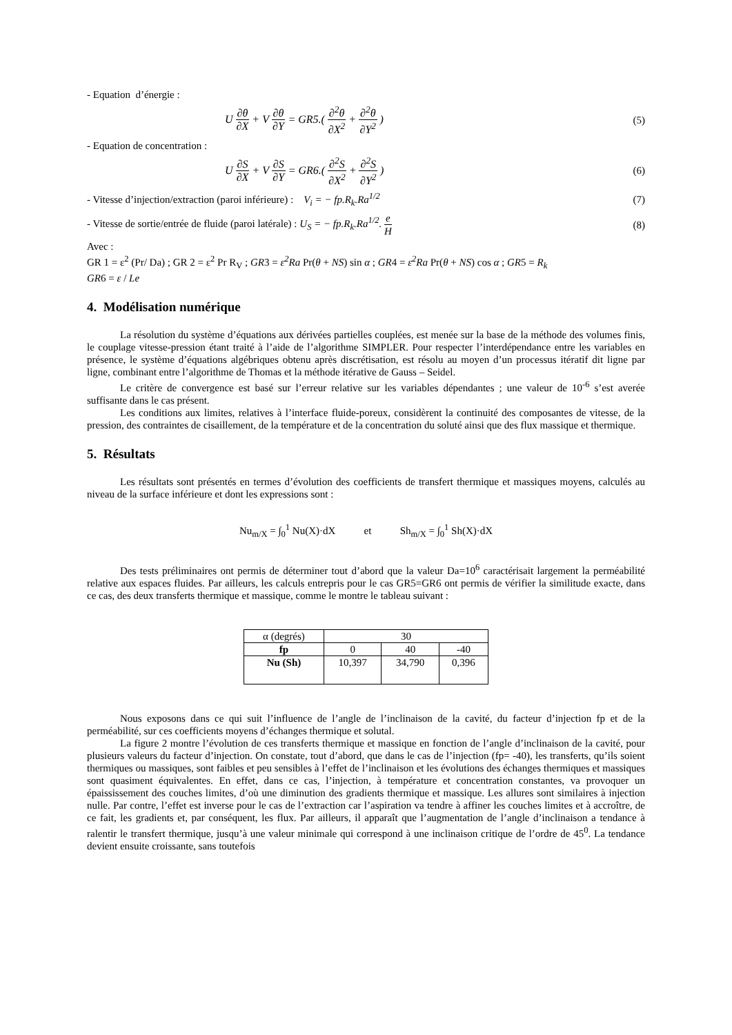- Equation d’énergie :
U ∂θ ∂X + V ∂θ ∂Y = GR5.( ∂<sup>2</sup>θ ∂X<sup>2</sup> + ∂<sup>2</sup>θ ∂Y<sup>2</sup> ) (5)
- Equation de concentration :
U ∂S ∂X + V ∂S ∂Y = GR6.( ∂<sup>2</sup>S ∂X<sup>2</sup> + ∂<sup>2</sup>S ∂Y<sup>2</sup> ) (6)
- Vitesse d’injection/extraction (paroi inférieure) : V<sub>i</sub> = − fp.R<sub>k</sub>.Ra<sup>1/2</sup> (7)
- Vitesse de sortie/entrée de fluide (paroi latérale) : U<sub>S</sub> = − fp.R<sub>k</sub>.Ra<sup>1/2</sup>. e H (8)
Avec :
GR 1 = ε<sup>2</sup> (Pr/ Da) ; GR 2 = ε<sup>2</sup> Pr R<sub>V</sub> ; GR3 = ε<sup>2</sup>Ra Pr(θ + NS) sin α ; GR4 = ε<sup>2</sup>Ra Pr(θ + NS) cos α ; GR5 = R<sub>k</sub>
GR6 = ε / Le
4. Modélisation numérique
La résolution du système d’équations aux dérivées partielles couplées, est menée sur la base de la méthode des volumes finis, le couplage vitesse-pression étant traité à l’aide de l’algorithme SIMPLER. Pour respecter l’interdépendance entre les variables en présence, le système d’équations algébriques obtenu après discrétisation, est résolu au moyen d’un processus itératif dit ligne par ligne, combinant entre l’algorithme de Thomas et la méthode itérative de Gauss – Seidel.
Le critère de convergence est basé sur l’erreur relative sur les variables dépendantes ; une valeur de 10<sup>-6</sup> s’est averée suffisante dans le cas présent.
Les conditions aux limites, relatives à l’interface fluide-poreux, considèrent la continuité des composantes de vitesse, de la pression, des contraintes de cisaillement, de la température et de la concentration du soluté ainsi que des flux massique et thermique.
5. Résultats
Les résultats sont présentés en termes d’évolution des coefficients de transfert thermique et massiques moyens, calculés au niveau de la surface inférieure et dont les expressions sont :
Nu<sub>m/X</sub> = ∫<sub>0</sub><sup>1</sup> Nu(X)·dX et Sh<sub>m/X</sub> = ∫<sub>0</sub><sup>1</sup> Sh(X)·dX
Des tests préliminaires ont permis de déterminer tout d’abord que la valeur Da=10<sup>6</sup> caractérisait largement la perméabilité relative aux espaces fluides. Par ailleurs, les calculs entrepris pour le cas GR5=GR6 ont permis de vérifier la similitude exacte, dans ce cas, des deux transferts thermique et massique, comme le montre le tableau suivant :
| α (degrés) | 30 | | |
| fp | 0 | 40 | -40 |
| Nu (Sh) | 10,397 | 34,790 | 0,396 |
Nous exposons dans ce qui suit l’influence de l’angle de l’inclinaison de la cavité, du facteur d’injection fp et de la perméabilité, sur ces coefficients moyens d’échanges thermique et solutal.
La figure 2 montre l’évolution de ces transferts thermique et massique en fonction de l’angle d’inclinaison de la cavité, pour plusieurs valeurs du facteur d’injection. On constate, tout d’abord, que dans le cas de l’injection (fp= -40), les transferts, qu’ils soient thermiques ou massiques, sont faibles et peu sensibles à l’effet de l’inclinaison et les évolutions des échanges thermiques et massiques sont quasiment équivalentes. En effet, dans ce cas, l’injection, à température et concentration constantes, va provoquer un épaississement des couches limites, d’où une diminution des gradients thermique et massique. Les allures sont similaires à injection nulle. Par contre, l’effet est inverse pour le cas de l’extraction car l’aspiration va tendre à affiner les couches limites et à accroître, de ce fait, les gradients et, par conséquent, les flux. Par ailleurs, il apparaît que l’augmentation de l’angle d’inclinaison a tendance à ralentir le transfert thermique, jusqu’à une valeur minimale qui correspond à une inclinaison critique de l’ordre de 45<sup>0</sup>. La tendance devient ensuite croissante, sans toutefois